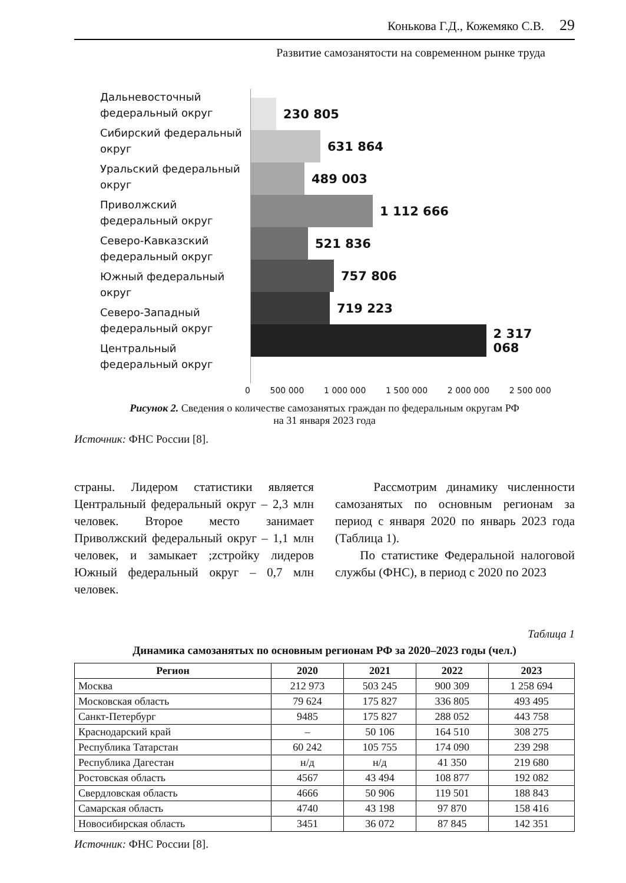Конькова Г.Д., Кожемяко С.В. 29
Развитие самозанятости на современном рынке труда
Дальневосточный федеральный округ
Сибирский федеральный округ
Уральский федеральный округ
Приволжский федеральный округ
Северо-Кавказский федеральный округ
Южный федеральный округ
Северо-Западный федеральный округ
Центральный федеральный округ
230 805
631 864
489 003
1 112 666
521 836
757 806
719 223
2 317 068
0 500 000 1 000 000 1 500 000 2 000 000 2 500 000
Рисунок 2. Сведения о количестве самозанятых граждан по федеральным округам РФ
на 31 января 2023 года
Источник: ФНС России [8].
страны. Лидером статистики является Центральный федеральный округ – 2,3 млн человек. Второе место занимает Приволжский федеральный округ – 1,1 млн человек, и замыкает ;zстройку лидеров Южный федеральный округ – 0,7 млн человек.
Рассмотрим динамику численности самозанятых по основным регионам за период с января 2020 по январь 2023 года (Таблица 1).
По статистике Федеральной налоговой службы (ФНС), в период с 2020 по 2023
Таблица 1
Динамика самозанятых по основным регионам РФ за 2020–2023 годы (чел.)
| Регион | 2020 | 2021 | 2022 | 2023 |
| --- | --- | --- | --- | --- |
| Москва | 212 973 | 503 245 | 900 309 | 1 258 694 |
| Московская область | 79 624 | 175 827 | 336 805 | 493 495 |
| Санкт-Петербург | 9485 | 175 827 | 288 052 | 443 758 |
| Краснодарский край | – | 50 106 | 164 510 | 308 275 |
| Республика Татарстан | 60 242 | 105 755 | 174 090 | 239 298 |
| Республика Дагестан | н/д | н/д | 41 350 | 219 680 |
| Ростовская область | 4567 | 43 494 | 108 877 | 192 082 |
| Свердловская область | 4666 | 50 906 | 119 501 | 188 843 |
| Самарская область | 4740 | 43 198 | 97 870 | 158 416 |
| Новосибирская область | 3451 | 36 072 | 87 845 | 142 351 |
Источник: ФНС России [8].